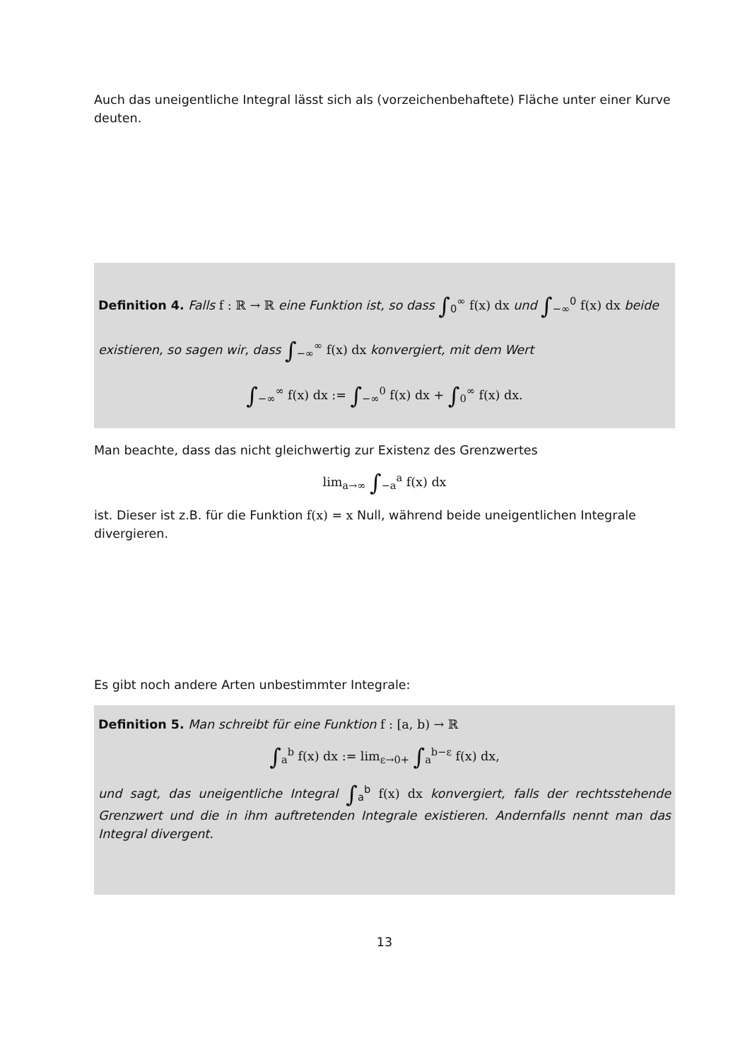Auch das uneigentliche Integral lässt sich als (vorzeichenbehaftete) Fläche unter einer Kurve deuten.
Definition 4. Falls f : ℝ → ℝ eine Funktion ist, so dass ∫<sub>0</sub><sup>∞</sup> f(x) dx und ∫<sub>−∞</sub><sup>0</sup> f(x) dx beide existieren, so sagen wir, dass ∫<sub>−∞</sub><sup>∞</sup> f(x) dx konvergiert, mit dem Wert
∫<sub>−∞</sub><sup>∞</sup> f(x) dx := ∫<sub>−∞</sub><sup>0</sup> f(x) dx + ∫<sub>0</sub><sup>∞</sup> f(x) dx.
Man beachte, dass das nicht gleichwertig zur Existenz des Grenzwertes
lim<sub>a→∞</sub> ∫<sub>−a</sub><sup>a</sup> f(x) dx
ist. Dieser ist z.B. für die Funktion f(x) = x Null, während beide uneigentlichen Integrale divergieren.
Es gibt noch andere Arten unbestimmter Integrale:
Definition 5. Man schreibt für eine Funktion f : [a, b) → ℝ
∫<sub>a</sub><sup>b</sup> f(x) dx := lim<sub>ε→0+</sub> ∫<sub>a</sub><sup>b−ε</sup> f(x) dx,
und sagt, das uneigentliche Integral ∫<sub>a</sub><sup>b</sup> f(x) dx konvergiert, falls der rechtsstehende Grenzwert und die in ihm auftretenden Integrale existieren. Andernfalls nennt man das Integral divergent.
13